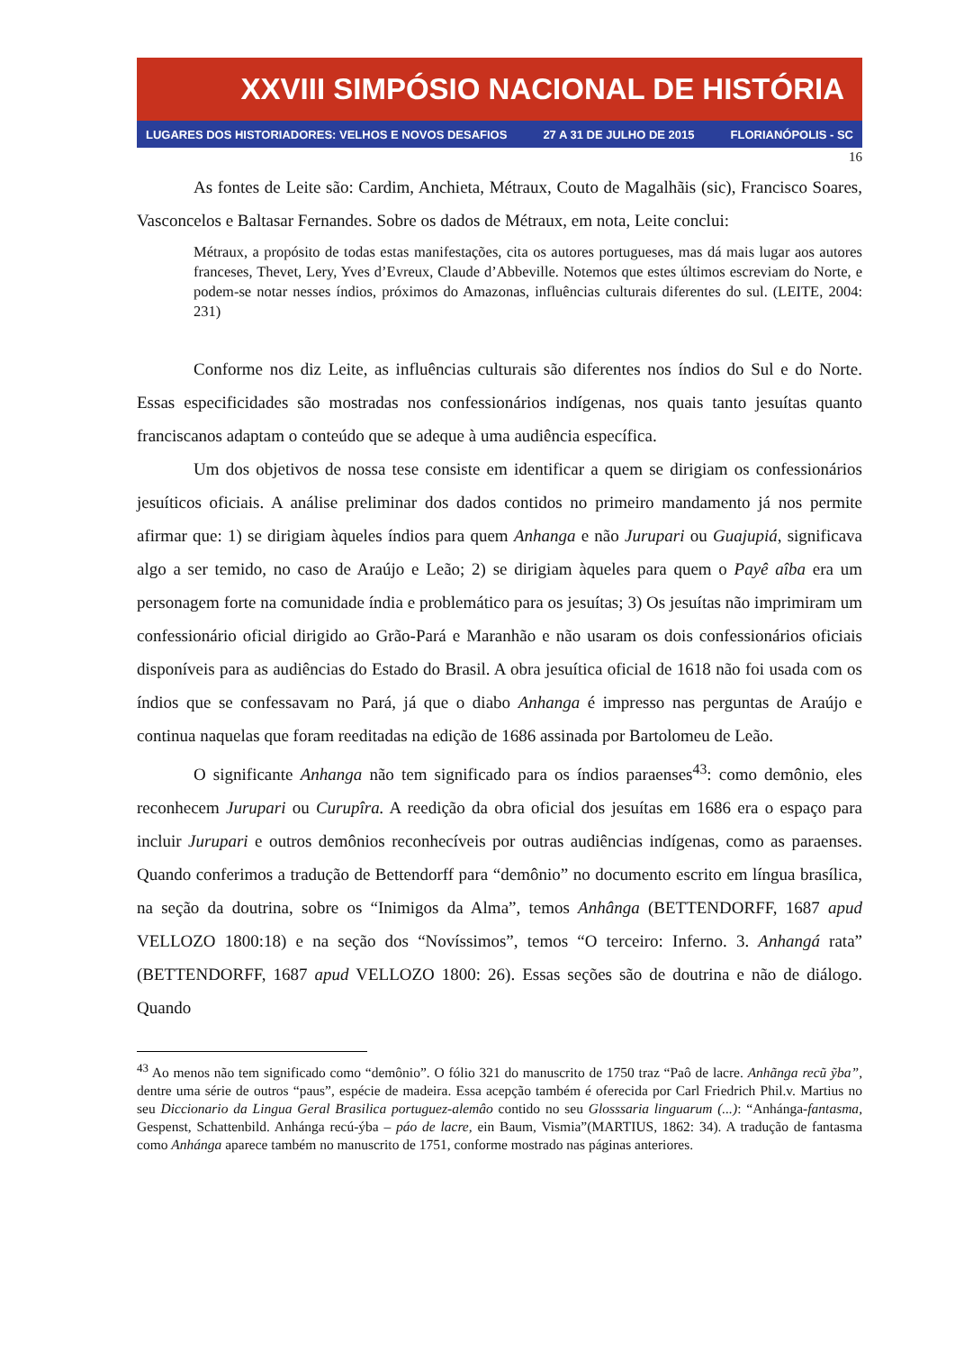XXVIII SIMPÓSIO NACIONAL DE HISTÓRIA
LUGARES DOS HISTORIADORES: VELHOS E NOVOS DESAFIOS 27 A 31 DE JULHO DE 2015 FLORIANÓPOLIS - SC
16
As fontes de Leite são: Cardim, Anchieta, Métraux, Couto de Magalhãis (sic), Francisco Soares, Vasconcelos e Baltasar Fernandes. Sobre os dados de Métraux, em nota, Leite conclui:
Métraux, a propósito de todas estas manifestações, cita os autores portugueses, mas dá mais lugar aos autores franceses, Thevet, Lery, Yves d’Evreux, Claude d’Abbeville. Notemos que estes últimos escreviam do Norte, e podem-se notar nesses índios, próximos do Amazonas, influências culturais diferentes do sul. (LEITE, 2004: 231)
Conforme nos diz Leite, as influências culturais são diferentes nos índios do Sul e do Norte. Essas especificidades são mostradas nos confessionários indígenas, nos quais tanto jesuítas quanto franciscanos adaptam o conteúdo que se adeque à uma audiência específica.
Um dos objetivos de nossa tese consiste em identificar a quem se dirigiam os confessionários jesuíticos oficiais. A análise preliminar dos dados contidos no primeiro mandamento já nos permite afirmar que: 1) se dirigiam àqueles índios para quem Anhanga e não Jurupari ou Guajupiá, significava algo a ser temido, no caso de Araújo e Leão; 2) se dirigiam àqueles para quem o Payê aîba era um personagem forte na comunidade índia e problemático para os jesuítas; 3) Os jesuítas não imprimiram um confessionário oficial dirigido ao Grão-Pará e Maranhão e não usaram os dois confessionários oficiais disponíveis para as audiências do Estado do Brasil. A obra jesuítica oficial de 1618 não foi usada com os índios que se confessavam no Pará, já que o diabo Anhanga é impresso nas perguntas de Araújo e continua naquelas que foram reeditadas na edição de 1686 assinada por Bartolomeu de Leão.
O significante Anhanga não tem significado para os índios paraenses<sup>43</sup>: como demônio, eles reconhecem Jurupari ou Curupîra. A reedição da obra oficial dos jesuítas em 1686 era o espaço para incluir Jurupari e outros demônios reconhecíveis por outras audiências indígenas, como as paraenses. Quando conferimos a tradução de Bettendorff para “demônio” no documento escrito em língua brasílica, na seção da doutrina, sobre os “Inimigos da Alma”, temos Anhânga (BETTENDORFF, 1687 apud VELLOZO 1800:18) e na seção dos “Novíssimos”, temos “O terceiro: Inferno. 3. Anhangá rata” (BETTENDORFF, 1687 apud VELLOZO 1800: 26). Essas seções são de doutrina e não de diálogo. Quando
<sup>43</sup> Ao menos não tem significado como “demônio”. O fólio 321 do manuscrito de 1750 traz “Paô de lacre. Anhãnga recũ ỹba”, dentre uma série de outros “paus”, espécie de madeira. Essa acepção também é oferecida por Carl Friedrich Phil.v. Martius no seu Diccionario da Lingua Geral Brasilica portuguez-alemâo contido no seu Glosssaria linguarum (...): “Anhánga-fantasma, Gespenst, Schattenbild. Anhánga recú-ýba – páo de lacre, ein Baum, Vismia”(MARTIUS, 1862: 34). A tradução de fantasma como Anhánga aparece também no manuscrito de 1751, conforme mostrado nas páginas anteriores.